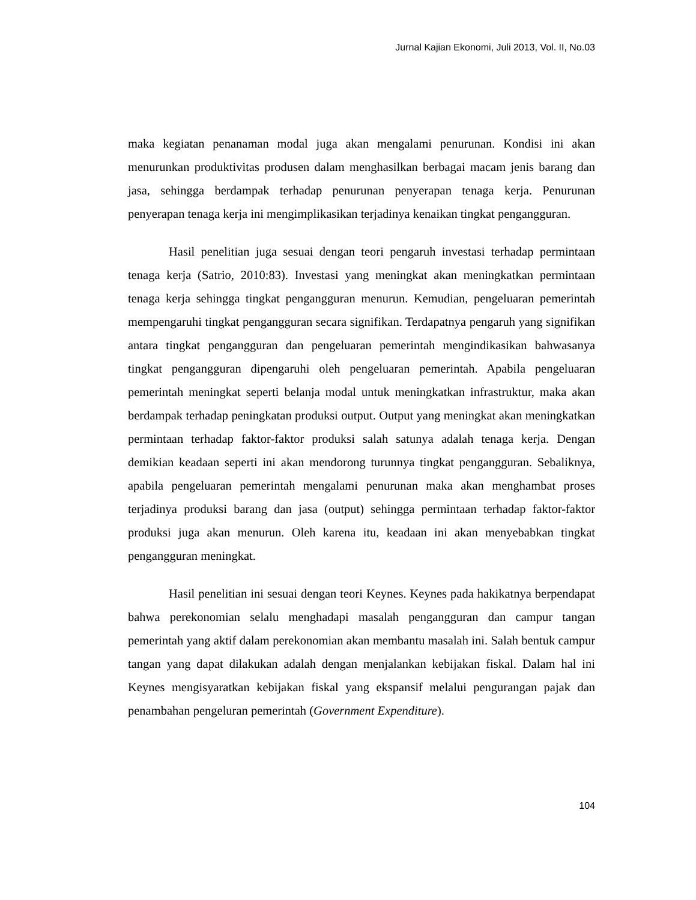Jurnal Kajian Ekonomi, Juli 2013, Vol. II, No.03
maka kegiatan penanaman modal juga akan mengalami penurunan. Kondisi ini akan menurunkan produktivitas produsen dalam menghasilkan berbagai macam jenis barang dan jasa, sehingga berdampak terhadap penurunan penyerapan tenaga kerja. Penurunan penyerapan tenaga kerja ini mengimplikasikan terjadinya kenaikan tingkat pengangguran.
Hasil penelitian juga sesuai dengan teori pengaruh investasi terhadap permintaan tenaga kerja (Satrio, 2010:83). Investasi yang meningkat akan meningkatkan permintaan tenaga kerja sehingga tingkat pengangguran menurun. Kemudian, pengeluaran pemerintah mempengaruhi tingkat pengangguran secara signifikan. Terdapatnya pengaruh yang signifikan antara tingkat pengangguran dan pengeluaran pemerintah mengindikasikan bahwasanya tingkat pengangguran dipengaruhi oleh pengeluaran pemerintah. Apabila pengeluaran pemerintah meningkat seperti belanja modal untuk meningkatkan infrastruktur, maka akan berdampak terhadap peningkatan produksi output. Output yang meningkat akan meningkatkan permintaan terhadap faktor-faktor produksi salah satunya adalah tenaga kerja. Dengan demikian keadaan seperti ini akan mendorong turunnya tingkat pengangguran. Sebaliknya, apabila pengeluaran pemerintah mengalami penurunan maka akan menghambat proses terjadinya produksi barang dan jasa (output) sehingga permintaan terhadap faktor-faktor produksi juga akan menurun. Oleh karena itu, keadaan ini akan menyebabkan tingkat pengangguran meningkat.
Hasil penelitian ini sesuai dengan teori Keynes. Keynes pada hakikatnya berpendapat bahwa perekonomian selalu menghadapi masalah pengangguran dan campur tangan pemerintah yang aktif dalam perekonomian akan membantu masalah ini. Salah bentuk campur tangan yang dapat dilakukan adalah dengan menjalankan kebijakan fiskal. Dalam hal ini Keynes mengisyaratkan kebijakan fiskal yang ekspansif melalui pengurangan pajak dan penambahan pengeluran pemerintah (Government Expenditure).
104